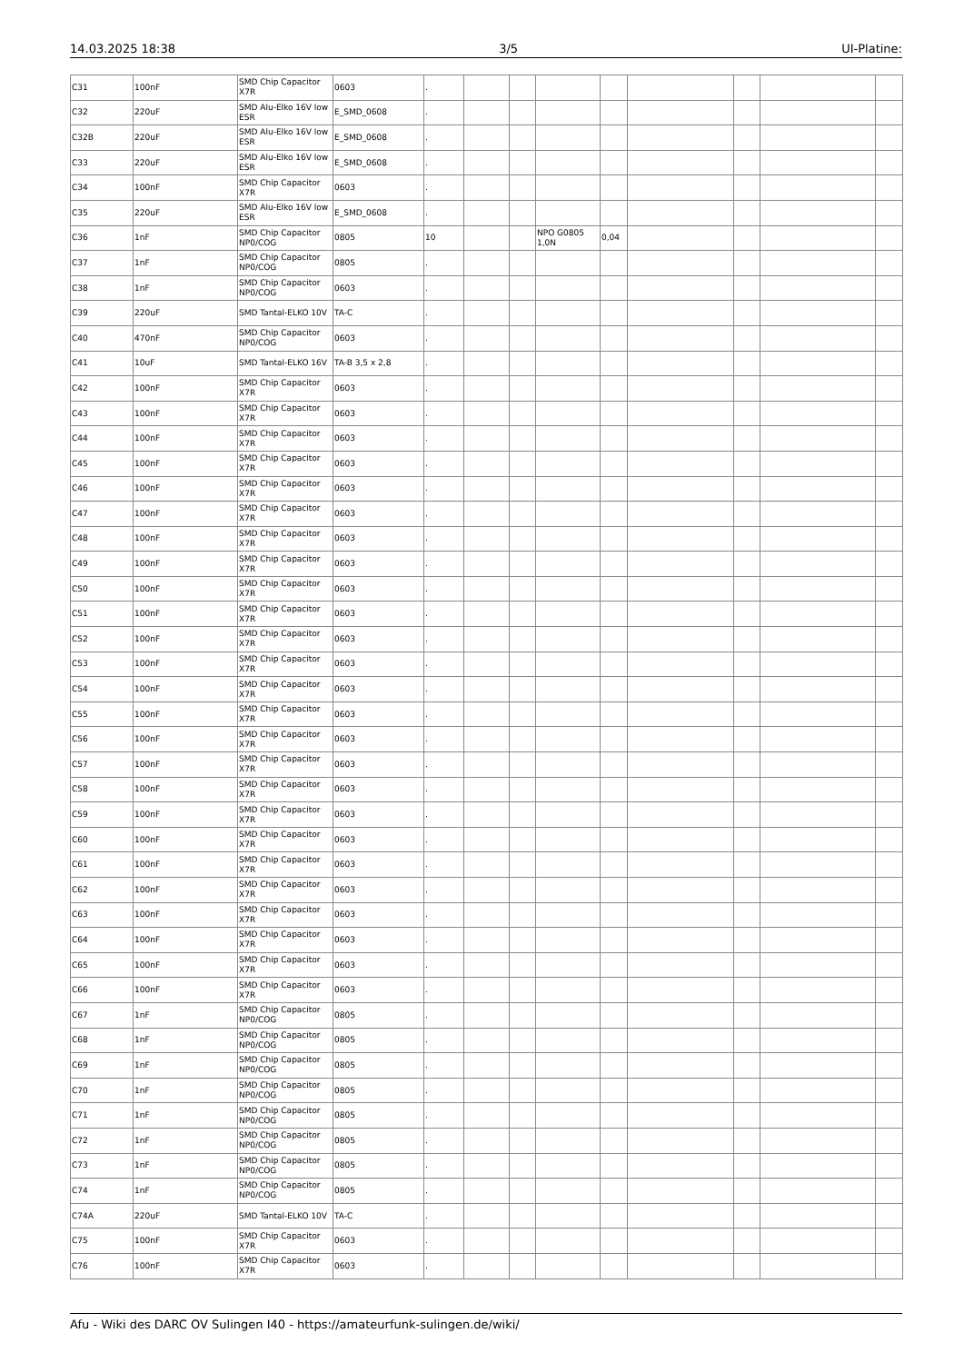14.03.2025 18:38 3/5 UI-Platine:
| C31 | 100nF | SMD Chip Capacitor X7R | 0603 | . | | | | | | | | |
| C32 | 220uF | SMD Alu-Elko 16V low ESR | E_SMD_0608 | . | | | | | | | | |
| C32B | 220uF | SMD Alu-Elko 16V low ESR | E_SMD_0608 | . | | | | | | | | |
| C33 | 220uF | SMD Alu-Elko 16V low ESR | E_SMD_0608 | . | | | | | | | | |
| C34 | 100nF | SMD Chip Capacitor X7R | 0603 | . | | | | | | | | |
| C35 | 220uF | SMD Alu-Elko 16V low ESR | E_SMD_0608 | . | | | | | | | | |
| C36 | 1nF | SMD Chip Capacitor NP0/COG | 0805 | 10 | | | NPO G0805 1,0N | 0,04 | | | | |
| C37 | 1nF | SMD Chip Capacitor NP0/COG | 0805 | . | | | | | | | | |
| C38 | 1nF | SMD Chip Capacitor NP0/COG | 0603 | . | | | | | | | | |
| C39 | 220uF | SMD Tantal-ELKO 10V | TA-C | . | | | | | | | | |
| C40 | 470nF | SMD Chip Capacitor NP0/COG | 0603 | . | | | | | | | | |
| C41 | 10uF | SMD Tantal-ELKO 16V | TA-B 3,5 x 2,8 | . | | | | | | | | |
| C42 | 100nF | SMD Chip Capacitor X7R | 0603 | . | | | | | | | | |
| C43 | 100nF | SMD Chip Capacitor X7R | 0603 | . | | | | | | | | |
| C44 | 100nF | SMD Chip Capacitor X7R | 0603 | . | | | | | | | | |
| C45 | 100nF | SMD Chip Capacitor X7R | 0603 | . | | | | | | | | |
| C46 | 100nF | SMD Chip Capacitor X7R | 0603 | . | | | | | | | | |
| C47 | 100nF | SMD Chip Capacitor X7R | 0603 | . | | | | | | | | |
| C48 | 100nF | SMD Chip Capacitor X7R | 0603 | . | | | | | | | | |
| C49 | 100nF | SMD Chip Capacitor X7R | 0603 | . | | | | | | | | |
| C50 | 100nF | SMD Chip Capacitor X7R | 0603 | . | | | | | | | | |
| C51 | 100nF | SMD Chip Capacitor X7R | 0603 | . | | | | | | | | |
| C52 | 100nF | SMD Chip Capacitor X7R | 0603 | . | | | | | | | | |
| C53 | 100nF | SMD Chip Capacitor X7R | 0603 | . | | | | | | | | |
| C54 | 100nF | SMD Chip Capacitor X7R | 0603 | . | | | | | | | | |
| C55 | 100nF | SMD Chip Capacitor X7R | 0603 | . | | | | | | | | |
| C56 | 100nF | SMD Chip Capacitor X7R | 0603 | . | | | | | | | | |
| C57 | 100nF | SMD Chip Capacitor X7R | 0603 | . | | | | | | | | |
| C58 | 100nF | SMD Chip Capacitor X7R | 0603 | . | | | | | | | | |
| C59 | 100nF | SMD Chip Capacitor X7R | 0603 | . | | | | | | | | |
| C60 | 100nF | SMD Chip Capacitor X7R | 0603 | . | | | | | | | | |
| C61 | 100nF | SMD Chip Capacitor X7R | 0603 | . | | | | | | | | |
| C62 | 100nF | SMD Chip Capacitor X7R | 0603 | . | | | | | | | | |
| C63 | 100nF | SMD Chip Capacitor X7R | 0603 | . | | | | | | | | |
| C64 | 100nF | SMD Chip Capacitor X7R | 0603 | . | | | | | | | | |
| C65 | 100nF | SMD Chip Capacitor X7R | 0603 | . | | | | | | | | |
| C66 | 100nF | SMD Chip Capacitor X7R | 0603 | . | | | | | | | | |
| C67 | 1nF | SMD Chip Capacitor NP0/COG | 0805 | . | | | | | | | | |
| C68 | 1nF | SMD Chip Capacitor NP0/COG | 0805 | . | | | | | | | | |
| C69 | 1nF | SMD Chip Capacitor NP0/COG | 0805 | . | | | | | | | | |
| C70 | 1nF | SMD Chip Capacitor NP0/COG | 0805 | . | | | | | | | | |
| C71 | 1nF | SMD Chip Capacitor NP0/COG | 0805 | . | | | | | | | | |
| C72 | 1nF | SMD Chip Capacitor NP0/COG | 0805 | . | | | | | | | | |
| C73 | 1nF | SMD Chip Capacitor NP0/COG | 0805 | . | | | | | | | | |
| C74 | 1nF | SMD Chip Capacitor NP0/COG | 0805 | . | | | | | | | | |
| C74A | 220uF | SMD Tantal-ELKO 10V | TA-C | . | | | | | | | | |
| C75 | 100nF | SMD Chip Capacitor X7R | 0603 | . | | | | | | | | |
| C76 | 100nF | SMD Chip Capacitor X7R | 0603 | . | | | | | | | | |
Afu - Wiki des DARC OV Sulingen I40 - https://amateurfunk-sulingen.de/wiki/